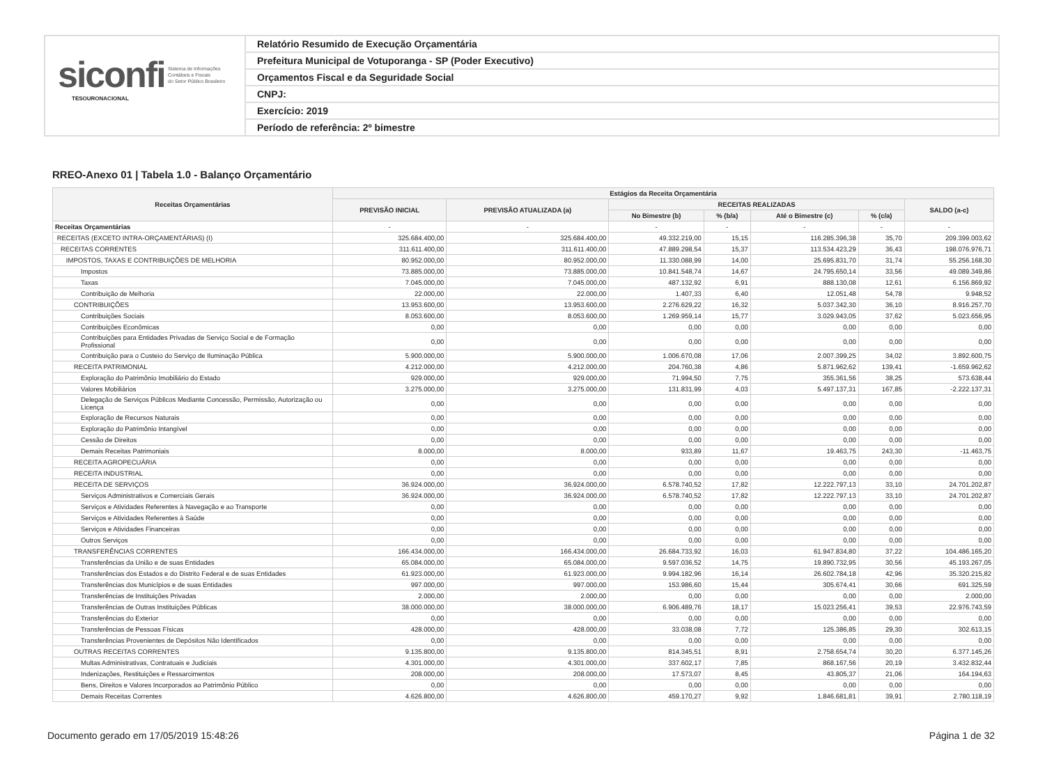siconfi Sistema de Informações
Contábeis e Fiscais
do Setor Público Brasileiro
TESOURONACIONAL
Relatório Resumido de Execução Orçamentária
Prefeitura Municipal de Votuporanga - SP (Poder Executivo)
Orçamentos Fiscal e da Seguridade Social
CNPJ:
Exercício: 2019
Período de referência: 2º bimestre
RREO-Anexo 01 | Tabela 1.0 - Balanço Orçamentário
| Receitas Orçamentárias | Estágios da Receita Orçamentária | | | | | | |
| --- | --- | --- | --- | --- | --- | --- | --- |
| | PREVISÃO INICIAL | PREVISÃO ATUALIZADA (a) | RECEITAS REALIZADAS | | | | SALDO (a-c) |
| | | | No Bimestre (b) | % (b/a) | Até o Bimestre (c) | % (c/a) | |
| Receitas Orçamentárias | - | - | - | - | - | - | - |
| RECEITAS (EXCETO INTRA-ORÇAMENTÁRIAS) (I) | 325.684.400,00 | 325.684.400,00 | 49.332.219,00 | 15,15 | 116.285.396,38 | 35,70 | 209.399.003,62 |
| RECEITAS CORRENTES | 311.611.400,00 | 311.611.400,00 | 47.889.298,54 | 15,37 | 113.534.423,29 | 36,43 | 198.076.976,71 |
| IMPOSTOS, TAXAS E CONTRIBUIÇÕES DE MELHORIA | 80.952.000,00 | 80.952.000,00 | 11.330.088,99 | 14,00 | 25.695.831,70 | 31,74 | 55.256.168,30 |
| Impostos | 73.885.000,00 | 73.885.000,00 | 10.841.548,74 | 14,67 | 24.795.650,14 | 33,56 | 49.089.349,86 |
| Taxas | 7.045.000,00 | 7.045.000,00 | 487.132,92 | 6,91 | 888.130,08 | 12,61 | 6.156.869,92 |
| Contribuição de Melhoria | 22.000,00 | 22.000,00 | 1.407,33 | 6,40 | 12.051,48 | 54,78 | 9.948,52 |
| CONTRIBUIÇÕES | 13.953.600,00 | 13.953.600,00 | 2.276.629,22 | 16,32 | 5.037.342,30 | 36,10 | 8.916.257,70 |
| Contribuições Sociais | 8.053.600,00 | 8.053.600,00 | 1.269.959,14 | 15,77 | 3.029.943,05 | 37,62 | 5.023.656,95 |
| Contribuições Econômicas | 0,00 | 0,00 | 0,00 | 0,00 | 0,00 | 0,00 | 0,00 |
| Contribuições para Entidades Privadas de Serviço Social e de Formação Profissional | 0,00 | 0,00 | 0,00 | 0,00 | 0,00 | 0,00 | 0,00 |
| Contribuição para o Custeio do Serviço de Iluminação Pública | 5.900.000,00 | 5.900.000,00 | 1.006.670,08 | 17,06 | 2.007.399,25 | 34,02 | 3.892.600,75 |
| RECEITA PATRIMONIAL | 4.212.000,00 | 4.212.000,00 | 204.760,38 | 4,86 | 5.871.962,62 | 139,41 | -1.659.962,62 |
| Exploração do Patrimônio Imobiliário do Estado | 929.000,00 | 929.000,00 | 71.994,50 | 7,75 | 355.361,56 | 38,25 | 573.638,44 |
| Valores Mobiliários | 3.275.000,00 | 3.275.000,00 | 131.831,99 | 4,03 | 5.497.137,31 | 167,85 | -2.222.137,31 |
| Delegação de Serviços Públicos Mediante Concessão, Permissão, Autorização ou Licença | 0,00 | 0,00 | 0,00 | 0,00 | 0,00 | 0,00 | 0,00 |
| Exploração de Recursos Naturais | 0,00 | 0,00 | 0,00 | 0,00 | 0,00 | 0,00 | 0,00 |
| Exploração do Patrimônio Intangível | 0,00 | 0,00 | 0,00 | 0,00 | 0,00 | 0,00 | 0,00 |
| Cessão de Direitos | 0,00 | 0,00 | 0,00 | 0,00 | 0,00 | 0,00 | 0,00 |
| Demais Receitas Patrimoniais | 8.000,00 | 8.000,00 | 933,89 | 11,67 | 19.463,75 | 243,30 | -11.463,75 |
| RECEITA AGROPECUÁRIA | 0,00 | 0,00 | 0,00 | 0,00 | 0,00 | 0,00 | 0,00 |
| RECEITA INDUSTRIAL | 0,00 | 0,00 | 0,00 | 0,00 | 0,00 | 0,00 | 0,00 |
| RECEITA DE SERVIÇOS | 36.924.000,00 | 36.924.000,00 | 6.578.740,52 | 17,82 | 12.222.797,13 | 33,10 | 24.701.202,87 |
| Serviços Administrativos e Comerciais Gerais | 36.924.000,00 | 36.924.000,00 | 6.578.740,52 | 17,82 | 12.222.797,13 | 33,10 | 24.701.202,87 |
| Serviços e Atividades Referentes à Navegação e ao Transporte | 0,00 | 0,00 | 0,00 | 0,00 | 0,00 | 0,00 | 0,00 |
| Serviços e Atividades Referentes à Saúde | 0,00 | 0,00 | 0,00 | 0,00 | 0,00 | 0,00 | 0,00 |
| Serviços e Atividades Financeiras | 0,00 | 0,00 | 0,00 | 0,00 | 0,00 | 0,00 | 0,00 |
| Outros Serviços | 0,00 | 0,00 | 0,00 | 0,00 | 0,00 | 0,00 | 0,00 |
| TRANSFERÊNCIAS CORRENTES | 166.434.000,00 | 166.434.000,00 | 26.684.733,92 | 16,03 | 61.947.834,80 | 37,22 | 104.486.165,20 |
| Transferências da União e de suas Entidades | 65.084.000,00 | 65.084.000,00 | 9.597.036,52 | 14,75 | 19.890.732,95 | 30,56 | 45.193.267,05 |
| Transferências dos Estados e do Distrito Federal e de suas Entidades | 61.923.000,00 | 61.923.000,00 | 9.994.182,96 | 16,14 | 26.602.784,18 | 42,96 | 35.320.215,82 |
| Transferências dos Municípios e de suas Entidades | 997.000,00 | 997.000,00 | 153.986,60 | 15,44 | 305.674,41 | 30,66 | 691.325,59 |
| Transferências de Instituições Privadas | 2.000,00 | 2.000,00 | 0,00 | 0,00 | 0,00 | 0,00 | 2.000,00 |
| Transferências de Outras Instituições Públicas | 38.000.000,00 | 38.000.000,00 | 6.906.489,76 | 18,17 | 15.023.256,41 | 39,53 | 22.976.743,59 |
| Transferências do Exterior | 0,00 | 0,00 | 0,00 | 0,00 | 0,00 | 0,00 | 0,00 |
| Transferências de Pessoas Físicas | 428.000,00 | 428.000,00 | 33.038,08 | 7,72 | 125.386,85 | 29,30 | 302.613,15 |
| Transferências Provenientes de Depósitos Não Identificados | 0,00 | 0,00 | 0,00 | 0,00 | 0,00 | 0,00 | 0,00 |
| OUTRAS RECEITAS CORRENTES | 9.135.800,00 | 9.135.800,00 | 814.345,51 | 8,91 | 2.758.654,74 | 30,20 | 6.377.145,26 |
| Multas Administrativas, Contratuais e Judiciais | 4.301.000,00 | 4.301.000,00 | 337.602,17 | 7,85 | 868.167,56 | 20,19 | 3.432.832,44 |
| Indenizações, Restituições e Ressarcimentos | 208.000,00 | 208.000,00 | 17.573,07 | 8,45 | 43.805,37 | 21,06 | 164.194,63 |
| Bens, Direitos e Valores Incorporados ao Patrimônio Público | 0,00 | 0,00 | 0,00 | 0,00 | 0,00 | 0,00 | 0,00 |
| Demais Receitas Correntes | 4.626.800,00 | 4.626.800,00 | 459.170,27 | 9,92 | 1.846.681,81 | 39,91 | 2.780.118,19 |
Documento gerado em 17/05/2019 15:48:26 Página 1 de 32